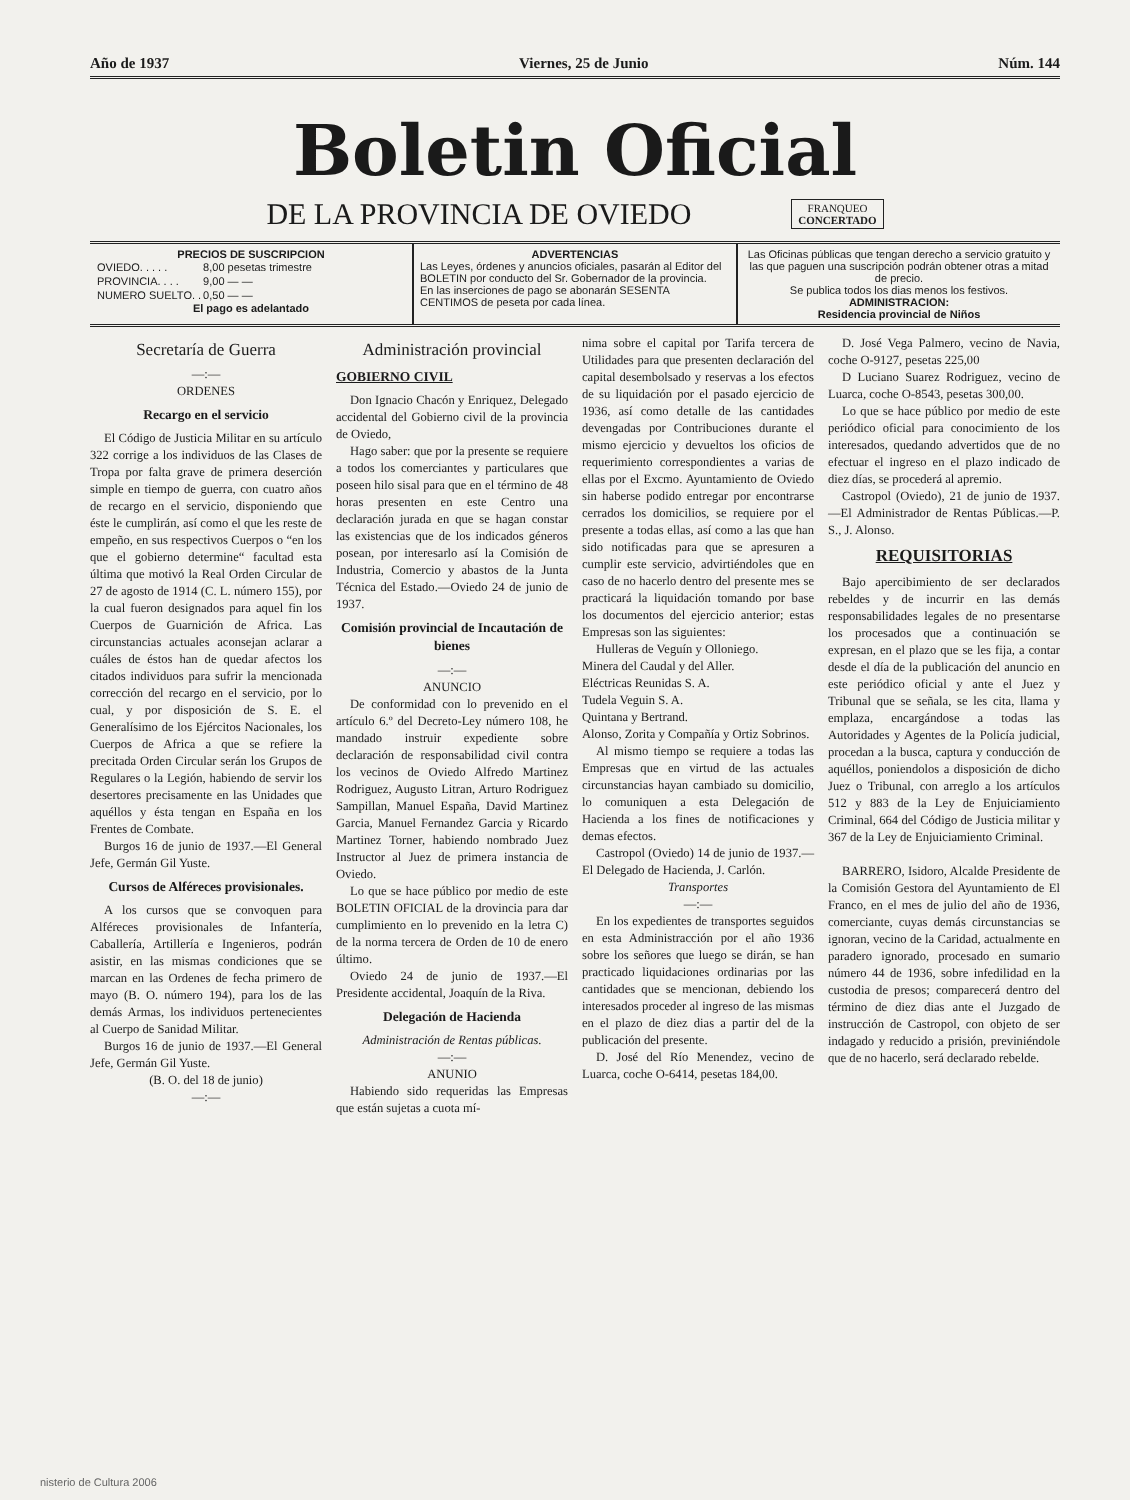Año de 1937 Viernes, 25 de Junio Núm. 144
Boletin Oficial
DE LA PROVINCIA DE OVIEDO FRANQUEO
CONCERTADO
PRECIOS DE SUSCRIPCION
| OVIEDO. . . . . | 8,00 pesetas trimestre |
| PROVINCIA. . . . | 9,00 — — |
| NUMERO SUELTO. . | 0,50 — — |
El pago es adelantado
ADVERTENCIAS
Las Leyes, órdenes y anuncios oficiales, pasarán al Editor del BOLETIN por conducto del Sr. Gobernador de la provincia.
En las inserciones de pago se abonarán SESENTA CENTIMOS de peseta por cada línea.
Las Oficinas públicas que tengan derecho a servicio gratuito y las que paguen una suscripción podrán obtener otras a mitad de precio.
Se publica todos los dias menos los festivos.
ADMINISTRACION:
Residencia provincial de Niños
Secretaría de Guerra
—:—
ORDENES
Recargo en el servicio
El Código de Justicia Militar en su artículo 322 corrige a los individuos de las Clases de Tropa por falta grave de primera deserción simple en tiempo de guerra, con cuatro años de recargo en el servicio, disponiendo que éste le cumplirán, así como el que les reste de empeño, en sus respectivos Cuerpos o “en los que el gobierno determine“ facultad esta última que motivó la Real Orden Circular de 27 de agosto de 1914 (C. L. número 155), por la cual fueron designados para aquel fin los Cuerpos de Guarnición de Africa. Las circunstancias actuales aconsejan aclarar a cuáles de éstos han de quedar afectos los citados individuos para sufrir la mencionada corrección del recargo en el servicio, por lo cual, y por disposición de S. E. el Generalísimo de los Ejércitos Nacionales, los Cuerpos de Africa a que se refiere la precitada Orden Circular serán los Grupos de Regulares o la Legión, habiendo de servir los desertores precisamente en las Unidades que aquéllos y ésta tengan en España en los Frentes de Combate.
Burgos 16 de junio de 1937.—El General Jefe, Germán Gil Yuste.
Cursos de Alféreces provisionales.
A los cursos que se convoquen para Alféreces provisionales de Infantería, Caballería, Artillería e Ingenieros, podrán asistir, en las mismas condiciones que se marcan en las Ordenes de fecha primero de mayo (B. O. número 194), para los de las demás Armas, los individuos pertenecientes al Cuerpo de Sanidad Militar.
Burgos 16 de junio de 1937.—El General Jefe, Germán Gil Yuste.
(B. O. del 18 de junio)
—:—
Administración provincial
GOBIERNO CIVIL
Don Ignacio Chacón y Enriquez, Delegado accidental del Gobierno civil de la provincia de Oviedo,
Hago saber: que por la presente se requiere a todos los comerciantes y particulares que poseen hilo sisal para que en el término de 48 horas presenten en este Centro una declaración jurada en que se hagan constar las existencias que de los indicados géneros posean, por interesarlo así la Comisión de Industria, Comercio y abastos de la Junta Técnica del Estado.—Oviedo 24 de junio de 1937.
Comisión provincial de Incautación de bienes
—:—
ANUNCIO
De conformidad con lo prevenido en el artículo 6.º del Decreto-Ley número 108, he mandado instruir expediente sobre declaración de responsabilidad civil contra los vecinos de Oviedo Alfredo Martinez Rodriguez, Augusto Litran, Arturo Rodriguez Sampillan, Manuel España, David Martinez Garcia, Manuel Fernandez Garcia y Ricardo Martinez Torner, habiendo nombrado Juez Instructor al Juez de primera instancia de Oviedo.
Lo que se hace público por medio de este BOLETIN OFICIAL de la drovincia para dar cumplimiento en lo prevenido en la letra C) de la norma tercera de Orden de 10 de enero último.
Oviedo 24 de junio de 1937.—El Presidente accidental, Joaquín de la Riva.
Delegación de Hacienda
Administración de Rentas públicas.
—:—
ANUNIO
Habiendo sido requeridas las Empresas que están sujetas a cuota mí-
nima sobre el capital por Tarifa tercera de Utilidades para que presenten declaración del capital desembolsado y reservas a los efectos de su liquidación por el pasado ejercicio de 1936, así como detalle de las cantidades devengadas por Contribuciones durante el mismo ejercicio y devueltos los oficios de requerimiento correspondientes a varias de ellas por el Excmo. Ayuntamiento de Oviedo sin haberse podido entregar por encontrarse cerrados los domicilios, se requiere por el presente a todas ellas, así como a las que han sido notificadas para que se apresuren a cumplir este servicio, advirtiéndoles que en caso de no hacerlo dentro del presente mes se practicará la liquidación tomando por base los documentos del ejercicio anterior; estas Empresas son las siguientes:
Hulleras de Veguín y Olloniego.
Minera del Caudal y del Aller.
Eléctricas Reunidas S. A.
Tudela Veguin S. A.
Quintana y Bertrand.
Alonso, Zorita y Compañía y Ortiz Sobrinos.
Al mismo tiempo se requiere a todas las Empresas que en virtud de las actuales circunstancias hayan cambiado su domicilio, lo comuniquen a esta Delegación de Hacienda a los fines de notificaciones y demas efectos.
Castropol (Oviedo) 14 de junio de 1937.—El Delegado de Hacienda, J. Carlón.
Transportes
—:—
En los expedientes de transportes seguidos en esta Administracción por el año 1936 sobre los señores que luego se dirán, se han practicado liquidaciones ordinarias por las cantidades que se mencionan, debiendo los interesados proceder al ingreso de las mismas en el plazo de diez dias a partir del de la publicación del presente.
D. José del Río Menendez, vecino de Luarca, coche O-6414, pesetas 184,00.
D. José Vega Palmero, vecino de Navia, coche O-9127, pesetas 225,00
D Luciano Suarez Rodriguez, vecino de Luarca, coche O-8543, pesetas 300,00.
Lo que se hace público por medio de este periódico oficial para conocimiento de los interesados, quedando advertidos que de no efectuar el ingreso en el plazo indicado de diez días, se procederá al apremio.
Castropol (Oviedo), 21 de junio de 1937.—El Administrador de Rentas Públicas.—P. S., J. Alonso.
REQUISITORIAS
Bajo apercibimiento de ser declarados rebeldes y de incurrir en las demás responsabilidades legales de no presentarse los procesados que a continuación se expresan, en el plazo que se les fija, a contar desde el día de la publicación del anuncio en este periódico oficial y ante el Juez y Tribunal que se señala, se les cita, llama y emplaza, encargándose a todas las Autoridades y Agentes de la Policía judicial, procedan a la busca, captura y conducción de aquéllos, poniendolos a disposición de dicho Juez o Tribunal, con arreglo a los artículos 512 y 883 de la Ley de Enjuiciamiento Criminal, 664 del Código de Justicia militar y 367 de la Ley de Enjuiciamiento Criminal.
BARRERO, Isidoro, Alcalde Presidente de la Comisión Gestora del Ayuntamiento de El Franco, en el mes de julio del año de 1936, comerciante, cuyas demás circunstancias se ignoran, vecino de la Caridad, actualmente en paradero ignorado, procesado en sumario número 44 de 1936, sobre infedilidad en la custodia de presos; comparecerá dentro del término de diez dias ante el Juzgado de instrucción de Castropol, con objeto de ser indagado y reducido a prisión, previniéndole que de no hacerlo, será declarado rebelde.
nisterio de Cultura 2006